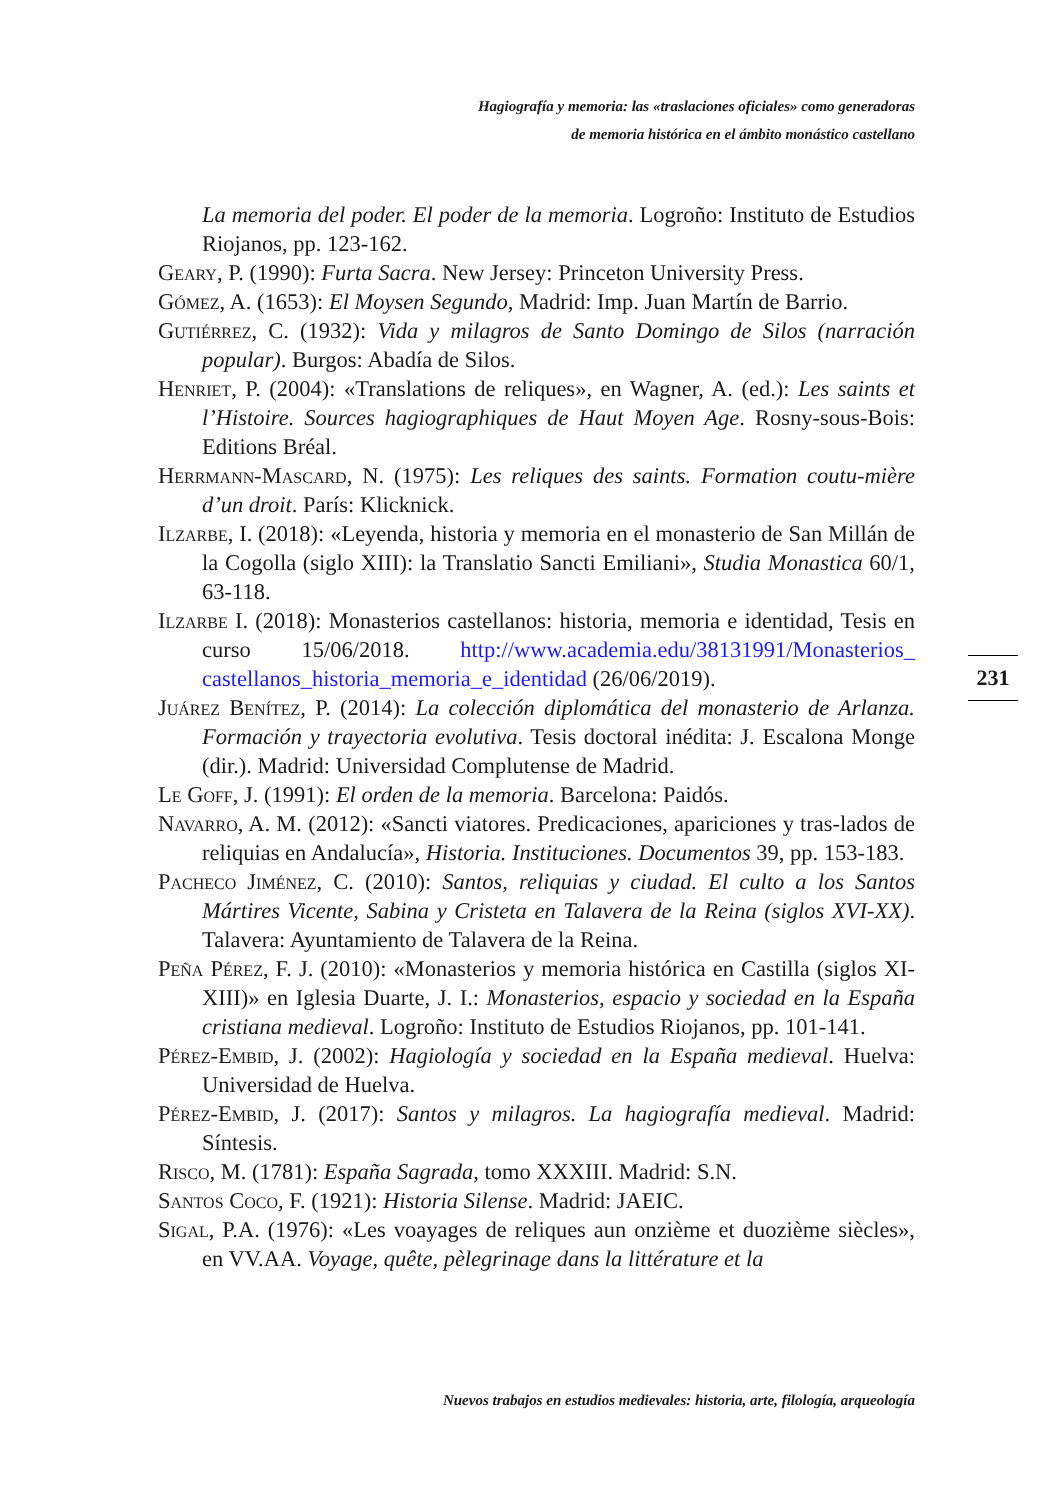Hagiografía y memoria: las «traslaciones oficiales» como generadoras
de memoria histórica en el ámbito monástico castellano
La memoria del poder. El poder de la memoria. Logroño: Instituto de Estudios Riojanos, pp. 123-162.
Geary, P. (1990): Furta Sacra. New Jersey: Princeton University Press.
Gómez, A. (1653): El Moysen Segundo, Madrid: Imp. Juan Martín de Barrio.
Gutiérrez, C. (1932): Vida y milagros de Santo Domingo de Silos (narración popular). Burgos: Abadía de Silos.
Henriet, P. (2004): «Translations de reliques», en Wagner, A. (ed.): Les saints et l’Histoire. Sources hagiographiques de Haut Moyen Age. Rosny-sous-Bois: Editions Bréal.
Herrmann-Mascard, N. (1975): Les reliques des saints. Formation coutu-mière d’un droit. París: Klicknick.
Ilzarbe, I. (2018): «Leyenda, historia y memoria en el monasterio de San Millán de la Cogolla (siglo XIII): la Translatio Sancti Emiliani», Studia Monastica 60/1, 63-118.
Ilzarbe I. (2018): Monasterios castellanos: historia, memoria e identidad, Tesis en curso 15/06/2018. http://www.academia.edu/38131991/Monasterios_ castellanos_historia_memoria_e_identidad (26/06/2019).
Juárez Benítez, P. (2014): La colección diplomática del monasterio de Arlanza. Formación y trayectoria evolutiva. Tesis doctoral inédita: J. Escalona Monge (dir.). Madrid: Universidad Complutense de Madrid.
Le Goff, J. (1991): El orden de la memoria. Barcelona: Paidós.
Navarro, A. M. (2012): «Sancti viatores. Predicaciones, apariciones y tras-lados de reliquias en Andalucía», Historia. Instituciones. Documentos 39, pp. 153-183.
Pacheco Jiménez, C. (2010): Santos, reliquias y ciudad. El culto a los Santos Mártires Vicente, Sabina y Cristeta en Talavera de la Reina (siglos XVI-XX). Talavera: Ayuntamiento de Talavera de la Reina.
Peña Pérez, F. J. (2010): «Monasterios y memoria histórica en Castilla (siglos XI-XIII)» en Iglesia Duarte, J. I.: Monasterios, espacio y sociedad en la España cristiana medieval. Logroño: Instituto de Estudios Riojanos, pp. 101-141.
Pérez-Embid, J. (2002): Hagiología y sociedad en la España medieval. Huelva: Universidad de Huelva.
Pérez-Embid, J. (2017): Santos y milagros. La hagiografía medieval. Madrid: Síntesis.
Risco, M. (1781): España Sagrada, tomo XXXIII. Madrid: S.N.
Santos Coco, F. (1921): Historia Silense. Madrid: JAEIC.
Sigal, P.A. (1976): «Les voayages de reliques aun onzième et duozième siècles», en VV.AA. Voyage, quête, pèlegrinage dans la littérature et la
231
Nuevos trabajos en estudios medievales: historia, arte, filología, arqueología